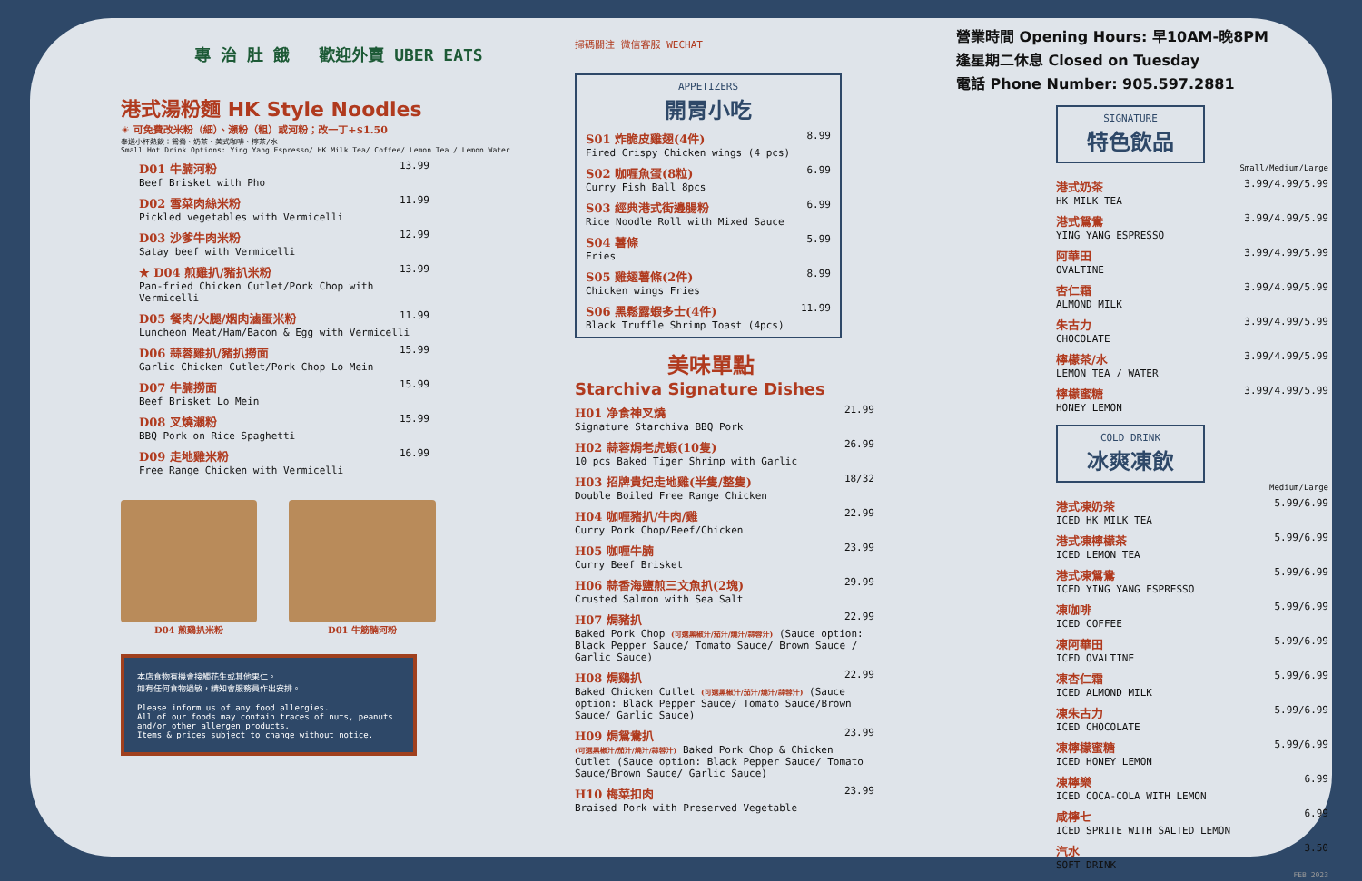專 治 肚 餓 歡迎外賣 UBER EATS
港式湯粉麵 HK Style Noodles
☀ 可免費改米粉（細）、瀨粉（粗）或河粉；改一丁+$1.50
奉送小杯熱飲：鴛鴦、奶茶、美式咖啡、檸茶/水
Small Hot Drink Options: Ying Yang Espresso/ HK Milk Tea/ Coffee/ Lemon Tea / Lemon Water
D01 牛腩河粉 13.99
Beef Brisket with Pho
D02 雪菜肉絲米粉 11.99
Pickled vegetables with Vermicelli
D03 沙爹牛肉米粉 12.99
Satay beef with Vermicelli
★ D04 煎雞扒/豬扒米粉 13.99
Pan-fried Chicken Cutlet/Pork Chop with Vermicelli
D05 餐肉/火腿/烟肉滷蛋米粉 11.99
Luncheon Meat/Ham/Bacon & Egg with Vermicelli
D06 蒜蓉雞扒/豬扒撈面 15.99
Garlic Chicken Cutlet/Pork Chop Lo Mein
D07 牛腩撈面 15.99
Beef Brisket Lo Mein
D08 叉燒瀨粉 15.99
BBQ Pork on Rice Spaghetti
D09 走地雞米粉 16.99
Free Range Chicken with Vermicelli
D04 煎鷄扒米粉 D01 牛筋腩河粉
本店食物有機會接觸花生或其他果仁。
如有任何食物過敏，請知會服務員作出安排。
Please inform us of any food allergies.
All of our foods may contain traces of nuts, peanuts and/or other allergen products.
Items & prices subject to change without notice.
掃碼關注 微信客服 WECHAT
APPETIZERS
開胃小吃
S01 炸脆皮雞翅(4件) 8.99
Fired Crispy Chicken wings (4 pcs)
S02 咖喱魚蛋(8粒) 6.99
Curry Fish Ball 8pcs
S03 經典港式街邊腸粉 6.99
Rice Noodle Roll with Mixed Sauce
S04 薯條 5.99
Fries
S05 雞翅薯條(2件) 8.99
Chicken wings Fries
S06 黑鬆露蝦多士(4件) 11.99
Black Truffle Shrimp Toast (4pcs)
美味單點
Starchiva Signature Dishes
H01 净食神叉燒 21.99
Signature Starchiva BBQ Pork
H02 蒜蓉焗老虎蝦(10隻) 26.99
10 pcs Baked Tiger Shrimp with Garlic
H03 招牌貴妃走地雞(半隻/整隻) 18/32
Double Boiled Free Range Chicken
H04 咖喱豬扒/牛肉/雞 22.99
Curry Pork Chop/Beef/Chicken
H05 咖喱牛腩 23.99
Curry Beef Brisket
H06 蒜香海鹽煎三文魚扒(2塊) 29.99
Crusted Salmon with Sea Salt
H07 焗豬扒 22.99
Baked Pork Chop (可選黑椒汁/茄汁/燒汁/蒜蓉汁) (Sauce option: Black Pepper Sauce/ Tomato Sauce/ Brown Sauce / Garlic Sauce)
H08 焗鷄扒 22.99
Baked Chicken Cutlet (可選黑椒汁/茄汁/燒汁/蒜蓉汁) (Sauce option: Black Pepper Sauce/ Tomato Sauce/Brown Sauce/ Garlic Sauce)
H09 焗鴛鴦扒 23.99
(可選黑椒汁/茄汁/燒汁/蒜蓉汁) Baked Pork Chop & Chicken Cutlet (Sauce option: Black Pepper Sauce/ Tomato Sauce/Brown Sauce/ Garlic Sauce)
H10 梅菜扣肉 23.99
Braised Pork with Preserved Vegetable
營業時間 Opening Hours: 早10AM-晚8PM
逢星期二休息 Closed on Tuesday
電話 Phone Number: 905.597.2881
SIGNATURE
特色飲品
Small/Medium/Large
港式奶茶 3.99/4.99/5.99
HK MILK TEA
港式鴛鴦 3.99/4.99/5.99
YING YANG ESPRESSO
阿華田 3.99/4.99/5.99
OVALTINE
杏仁霜 3.99/4.99/5.99
ALMOND MILK
朱古力 3.99/4.99/5.99
CHOCOLATE
檸檬茶/水 3.99/4.99/5.99
LEMON TEA / WATER
檸檬蜜糖 3.99/4.99/5.99
HONEY LEMON
COLD DRINK
冰爽凍飲
Medium/Large
港式凍奶茶 5.99/6.99
ICED HK MILK TEA
港式凍檸檬茶 5.99/6.99
ICED LEMON TEA
港式凍鴛鴦 5.99/6.99
ICED YING YANG ESPRESSO
凍咖啡 5.99/6.99
ICED COFFEE
凍阿華田 5.99/6.99
ICED OVALTINE
凍杏仁霜 5.99/6.99
ICED ALMOND MILK
凍朱古力 5.99/6.99
ICED CHOCOLATE
凍檸檬蜜糖 5.99/6.99
ICED HONEY LEMON
凍檸樂 6.99
ICED COCA-COLA WITH LEMON
咸檸七 6.99
ICED SPRITE WITH SALTED LEMON
汽水 3.50
SOFT DRINK
FEB 2023